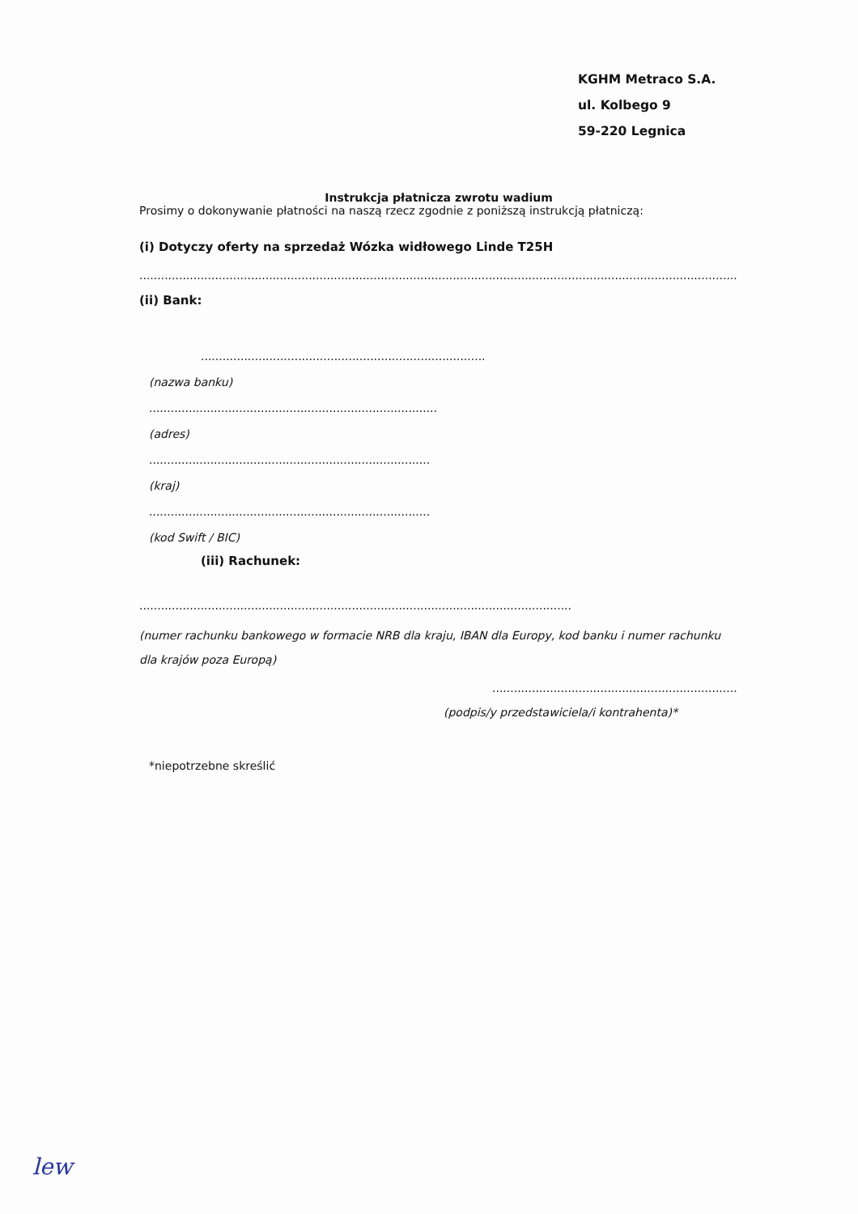KGHM Metraco S.A.
ul. Kolbego 9
59-220 Legnica
Instrukcja płatnicza zwrotu wadium
Prosimy o dokonywanie płatności na naszą rzecz zgodnie z poniższą instrukcją płatniczą:
(i) Dotyczy oferty na sprzedaż Wózka widłowego Linde T25H
.............................................................................................................................................................................................................
(ii) Bank:
...............................................................................
(nazwa banku)
................................................................................
(adres)
..............................................................................
(kraj)
..............................................................................
(kod Swift / BIC)
(iii) Rachunek:
........................................................................................................................
(numer rachunku bankowego w formacie NRB dla kraju, IBAN dla Europy, kod banku i numer rachunku dla krajów poza Europą)
.....................................................................
(podpis/y przedstawiciela/i kontrahenta)*
*niepotrzebne skreślić
lew